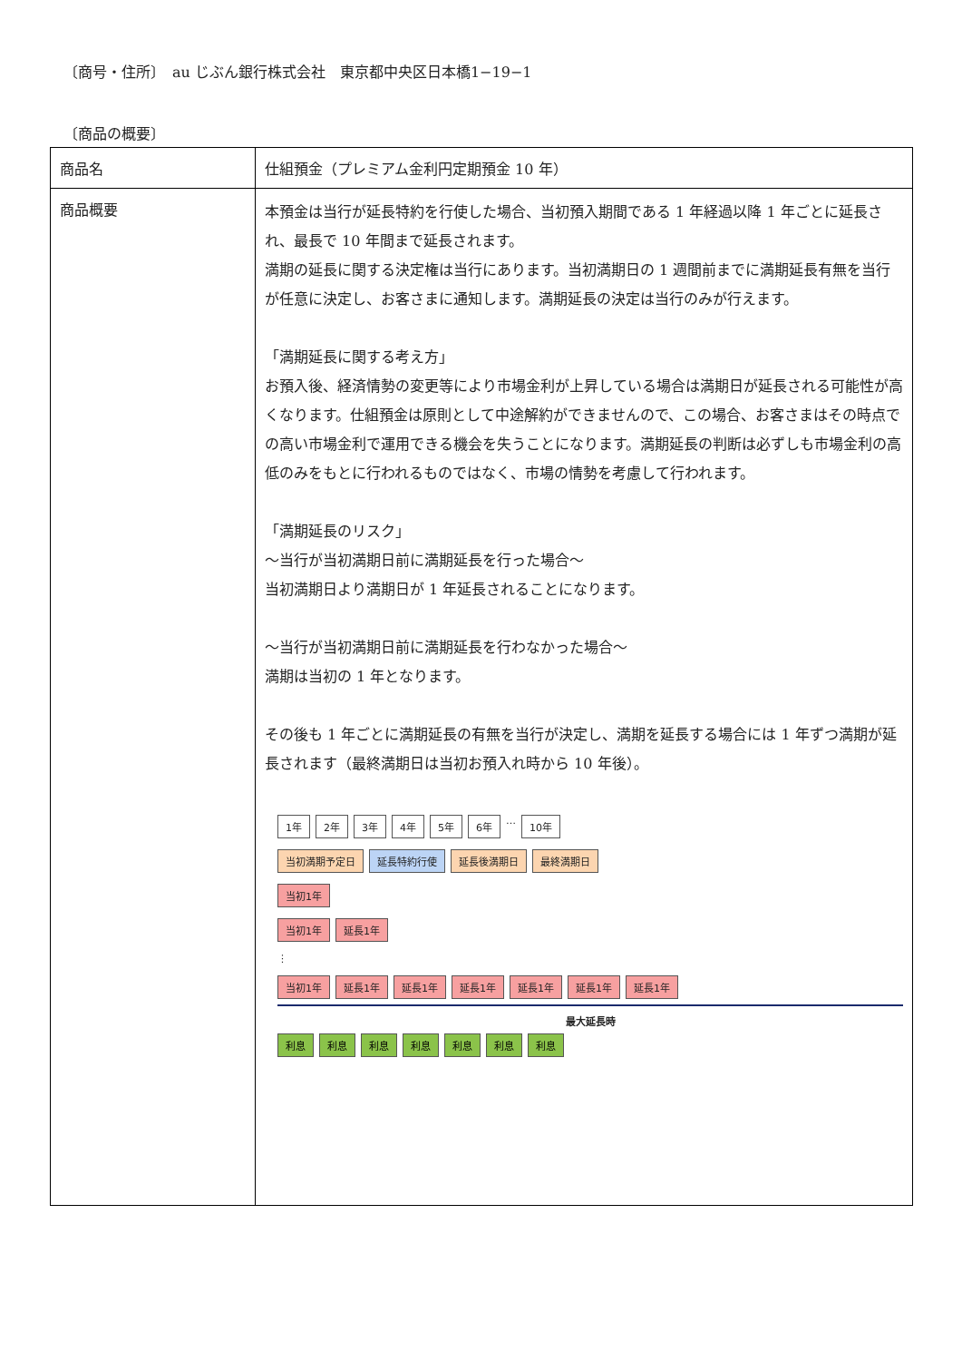〔商号・住所〕　au じぶん銀行株式会社　東京都中央区日本橋1−19−1
〔商品の概要〕
| 商品名 | 仕組預金（プレミアム金利円定期預金 10 年） |
| 商品概要 | 本預金は当行が延長特約を行使した場合、当初預入期間である 1 年経過以降 1 年ごとに延長され、最長で 10 年間まで延長されます。 満期の延長に関する決定権は当行にあります。当初満期日の 1 週間前までに満期延長有無を当行が任意に決定し、お客さまに通知します。満期延長の決定は当行のみが行えます。 「満期延長に関する考え方」 お預入後、経済情勢の変更等により市場金利が上昇している場合は満期日が延長される可能性が高くなります。仕組預金は原則として中途解約ができませんので、この場合、お客さまはその時点での高い市場金利で運用できる機会を失うことになります。満期延長の判断は必ずしも市場金利の高低のみをもとに行われるものではなく、市場の情勢を考慮して行われます。 「満期延長のリスク」 ～当行が当初満期日前に満期延長を行った場合～ 当初満期日より満期日が 1 年延長されることになります。 ～当行が当初満期日前に満期延長を行わなかった場合～ 満期は当初の 1 年となります。 その後も 1 年ごとに満期延長の有無を当行が決定し、満期を延長する場合には 1 年ずつ満期が延長されます（最終満期日は当初お預入れ時から 10 年後）。 1年 2年 3年 4年 5年 6年 … 10年 当初満期予定日 延長特約行使 延長後満期日 最終満期日 当初1年 当初1年 延長1年 ⋮ 当初1年 延長1年 延長1年 延長1年 延長1年 延長1年 延長1年 最大延長時 利息 利息 利息 利息 利息 利息 利息 |